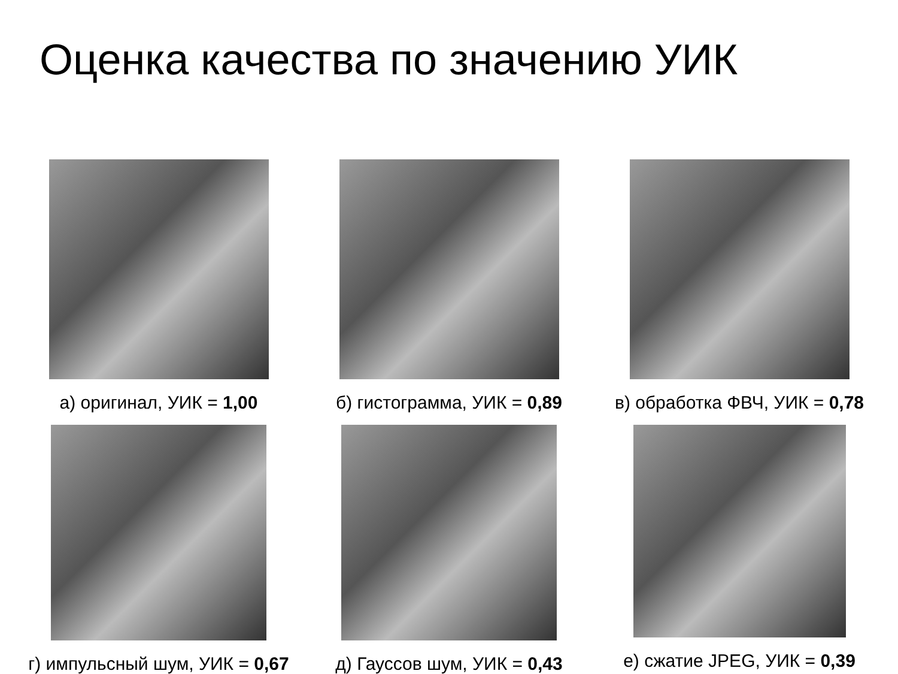Оценка качества по значению УИК
а) оригинал, УИК = 1,00 б) гистограмма, УИК = 0,89 в) обработка ФВЧ, УИК = 0,78
г) импульсный шум, УИК = 0,67 д) Гауссов шум, УИК = 0,43 е) сжатие JPEG, УИК = 0,39